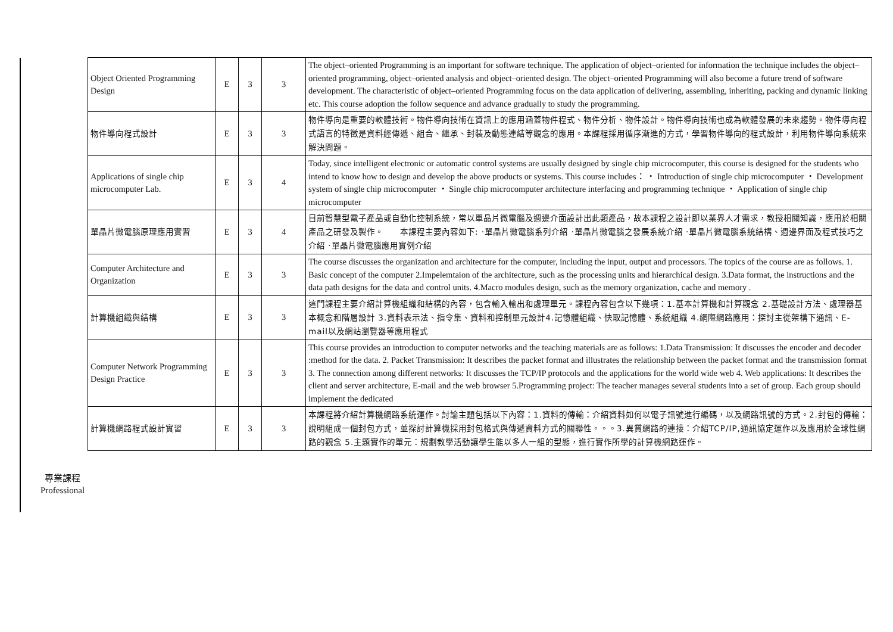| Object Oriented Programming Design | E | 3 | 3 | The object–oriented Programming is an important for software technique. The application of object–oriented for information the technique includes the object–oriented programming, object–oriented analysis and object–oriented design. The object–oriented Programming will also become a future trend of software development. The characteristic of object–oriented Programming focus on the data application of delivering, assembling, inheriting, packing and dynamic linking etc. This course adoption the follow sequence and advance gradually to study the programming. |
| 物件導向程式設計 | E | 3 | 3 | 物件導向是重要的軟體技術。物件導向技術在資訊上的應用涵蓋物件程式、物件分析、物件設計。物件導向技術也成為軟體發展的未來趨勢。物件導向程式語言的特徵是資料經傳遞、組合、繼承、封裝及動態連結等觀念的應用。本課程採用循序漸進的方式，學習物件導向的程式設計，利用物件導向系統來解決問題。 |
| Applications of single chip microcomputer Lab. | E | 3 | 4 | Today, since intelligent electronic or automatic control systems are usually designed by single chip microcomputer, this course is designed for the students who intend to know how to design and develop the above products or systems. This course includes： ‧ Introduction of single chip microcomputer ‧ Development system of single chip microcomputer ‧ Single chip microcomputer architecture interfacing and programming technique ‧ Application of single chip microcomputer |
| 單晶片微電腦原理應用實習 | E | 3 | 4 | 目前智慧型電子產品或自動化控制系統，常以單晶片微電腦及週邊介面設計出此類產品，故本課程之設計即以業界人才需求，教授相關知識，應用於相關產品之研發及製作。 本課程主要內容如下: ‧單晶片微電腦系列介紹 ‧單晶片微電腦之發展系統介紹 ‧單晶片微電腦系統結構、週邊界面及程式技巧之介紹 ‧單晶片微電腦應用實例介紹 |
| Computer Architecture and Organization | E | 3 | 3 | The course discusses the organization and architecture for the computer, including the input, output and processors. The topics of the course are as follows. 1. Basic concept of the computer 2.Impelemtaion of the architecture, such as the processing units and hierarchical design. 3.Data format, the instructions and the data path designs for the data and control units. 4.Macro modules design, such as the memory organization, cache and memory . |
| 計算機組織與結構 | E | 3 | 3 | 這門課程主要介紹計算機組織和結構的內容，包含輸入輸出和處理單元。課程內容包含以下幾項：1.基本計算機和計算觀念 2.基礎設計方法、處理器基本概念和階層設計 3.資料表示法、指令集、資料和控制單元設計4.記憶體組織、快取記憶體、系統組織 4.網際網路應用：探討主從架構下通訊、E-mail以及網站瀏覽器等應用程式 |
| Computer Network Programming Design Practice | E | 3 | 3 | This course provides an introduction to computer networks and the teaching materials are as follows: 1.Data Transmission: It discusses the encoder and decoder :method for the data. 2. Packet Transmission: It describes the packet format and illustrates the relationship between the packet format and the transmission format 3. The connection among different networks: It discusses the TCP/IP protocols and the applications for the world wide web 4. Web applications: It describes the client and server architecture, E-mail and the web browser 5.Programming project: The teacher manages several students into a set of group. Each group should implement the dedicated |
| 計算機網路程式設計實習 | E | 3 | 3 | 本課程將介紹計算機網路系統運作。討論主題包括以下內容：1.資料的傳輸：介紹資料如何以電子訊號進行編碼，以及網路訊號的方式。2.封包的傳輸：說明組成一個封包方式，並探討計算機採用封包格式與傳遞資料方式的關聯性。。。3.異質網路的連接：介紹TCP/IP,通訊協定運作以及應用於全球性網路的觀念 5.主題實作的單元：規劃教學活動讓學生能以多人一組的型態，進行實作所學的計算機網路運作。 |
專業課程
Professional